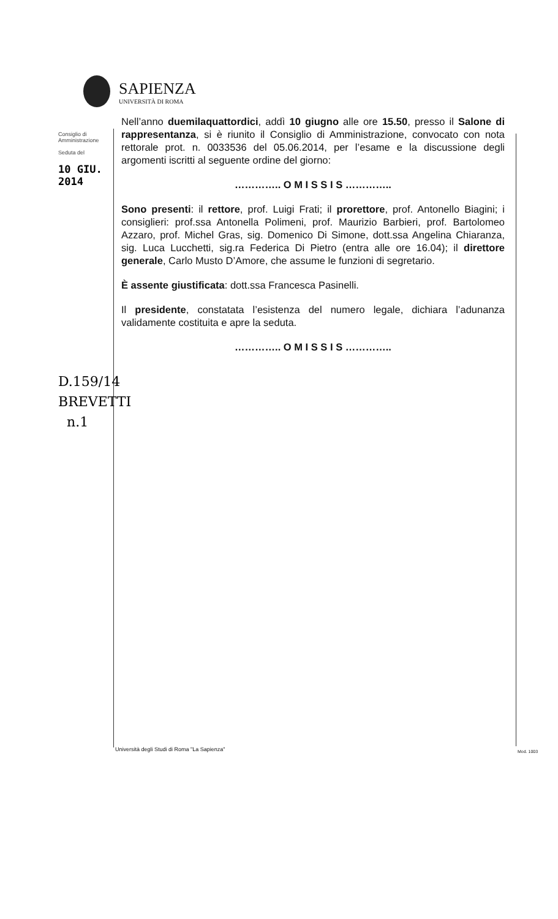SAPIENZA
UNIVERSITÀ DI ROMA
Consiglio di
Amministrazione
Seduta del
10 GIU. 2014
D.159/14
BREVETTI
n.1
Nell’anno duemilaquattordici, addì 10 giugno alle ore 15.50, presso il Salone di rappresentanza, si è riunito il Consiglio di Amministrazione, convocato con nota rettorale prot. n. 0033536 del 05.06.2014, per l’esame e la discussione degli argomenti iscritti al seguente ordine del giorno:
………….. O M I S S I S …………..
Sono presenti: il rettore, prof. Luigi Frati; il prorettore, prof. Antonello Biagini; i consiglieri: prof.ssa Antonella Polimeni, prof. Maurizio Barbieri, prof. Bartolomeo Azzaro, prof. Michel Gras, sig. Domenico Di Simone, dott.ssa Angelina Chiaranza, sig. Luca Lucchetti, sig.ra Federica Di Pietro (entra alle ore 16.04); il direttore generale, Carlo Musto D’Amore, che assume le funzioni di segretario.
È assente giustificata: dott.ssa Francesca Pasinelli.
Il presidente, constatata l’esistenza del numero legale, dichiara l’adunanza validamente costituita e apre la seduta.
………….. O M I S S I S …………..
Università degli Studi di Roma "La Sapienza"
Mod. 1003